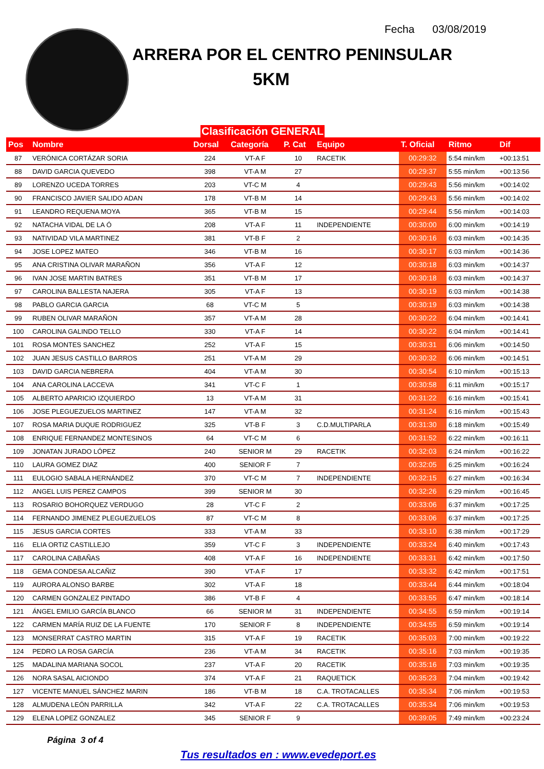Fecha 03/08/2019
ARRERA POR EL CENTRO PENINSULAR
5KM
Clasificación GENERAL
| Pos | Nombre | Dorsal | Categoría | P. Cat | Equipo | T. Oficial | Ritmo | Dif |
| --- | --- | --- | --- | --- | --- | --- | --- | --- |
| 87 | VERÓNICA CORTÁZAR SORIA | 224 | VT-A F | 10 | RACETIK | 00:29:32 | 5:54 min/km | +00:13:51 |
| 88 | DAVID GARCIA QUEVEDO | 398 | VT-A M | 27 | | 00:29:37 | 5:55 min/km | +00:13:56 |
| 89 | LORENZO UCEDA TORRES | 203 | VT-C M | 4 | | 00:29:43 | 5:56 min/km | +00:14:02 |
| 90 | FRANCISCO JAVIER SALIDO ADAN | 178 | VT-B M | 14 | | 00:29:43 | 5:56 min/km | +00:14:02 |
| 91 | LEANDRO REQUENA MOYA | 365 | VT-B M | 15 | | 00:29:44 | 5:56 min/km | +00:14:03 |
| 92 | NATACHA VIDAL DE LA Ó | 208 | VT-A F | 11 | INDEPENDIENTE | 00:30:00 | 6:00 min/km | +00:14:19 |
| 93 | NATIVIDAD VILA MARTINEZ | 381 | VT-B F | 2 | | 00:30:16 | 6:03 min/km | +00:14:35 |
| 94 | JOSE LOPEZ MATEO | 346 | VT-B M | 16 | | 00:30:17 | 6:03 min/km | +00:14:36 |
| 95 | ANA CRISTINA OLIVAR MARAÑON | 356 | VT-A F | 12 | | 00:30:18 | 6:03 min/km | +00:14:37 |
| 96 | IVAN JOSE MARTIN BATRES | 351 | VT-B M | 17 | | 00:30:18 | 6:03 min/km | +00:14:37 |
| 97 | CAROLINA BALLESTA NAJERA | 305 | VT-A F | 13 | | 00:30:19 | 6:03 min/km | +00:14:38 |
| 98 | PABLO GARCIA GARCIA | 68 | VT-C M | 5 | | 00:30:19 | 6:03 min/km | +00:14:38 |
| 99 | RUBEN OLIVAR MARAÑON | 357 | VT-A M | 28 | | 00:30:22 | 6:04 min/km | +00:14:41 |
| 100 | CAROLINA GALINDO TELLO | 330 | VT-A F | 14 | | 00:30:22 | 6:04 min/km | +00:14:41 |
| 101 | ROSA MONTES SANCHEZ | 252 | VT-A F | 15 | | 00:30:31 | 6:06 min/km | +00:14:50 |
| 102 | JUAN JESUS CASTILLO BARROS | 251 | VT-A M | 29 | | 00:30:32 | 6:06 min/km | +00:14:51 |
| 103 | DAVID GARCIA NEBRERA | 404 | VT-A M | 30 | | 00:30:54 | 6:10 min/km | +00:15:13 |
| 104 | ANA CAROLINA LACCEVA | 341 | VT-C F | 1 | | 00:30:58 | 6:11 min/km | +00:15:17 |
| 105 | ALBERTO APARICIO IZQUIERDO | 13 | VT-A M | 31 | | 00:31:22 | 6:16 min/km | +00:15:41 |
| 106 | JOSE PLEGUEZUELOS MARTINEZ | 147 | VT-A M | 32 | | 00:31:24 | 6:16 min/km | +00:15:43 |
| 107 | ROSA MARIA DUQUE RODRIGUEZ | 325 | VT-B F | 3 | C.D.MULTIPARLA | 00:31:30 | 6:18 min/km | +00:15:49 |
| 108 | ENRIQUE FERNANDEZ MONTESINOS | 64 | VT-C M | 6 | | 00:31:52 | 6:22 min/km | +00:16:11 |
| 109 | JONATAN JURADO LÓPEZ | 240 | SENIOR M | 29 | RACETIK | 00:32:03 | 6:24 min/km | +00:16:22 |
| 110 | LAURA GOMEZ DIAZ | 400 | SENIOR F | 7 | | 00:32:05 | 6:25 min/km | +00:16:24 |
| 111 | EULOGIO SABALA HERNÁNDEZ | 370 | VT-C M | 7 | INDEPENDIENTE | 00:32:15 | 6:27 min/km | +00:16:34 |
| 112 | ANGEL LUIS PEREZ CAMPOS | 399 | SENIOR M | 30 | | 00:32:26 | 6:29 min/km | +00:16:45 |
| 113 | ROSARIO BOHORQUEZ VERDUGO | 28 | VT-C F | 2 | | 00:33:06 | 6:37 min/km | +00:17:25 |
| 114 | FERNANDO JIMENEZ PLEGUEZUELOS | 87 | VT-C M | 8 | | 00:33:06 | 6:37 min/km | +00:17:25 |
| 115 | JESUS GARCIA CORTES | 333 | VT-A M | 33 | | 00:33:10 | 6:38 min/km | +00:17:29 |
| 116 | ELIA ORTIZ CASTILLEJO | 359 | VT-C F | 3 | INDEPENDIENTE | 00:33:24 | 6:40 min/km | +00:17:43 |
| 117 | CAROLINA CABAÑAS | 408 | VT-A F | 16 | INDEPENDIENTE | 00:33:31 | 6:42 min/km | +00:17:50 |
| 118 | GEMA CONDESA ALCAÑIZ | 390 | VT-A F | 17 | | 00:33:32 | 6:42 min/km | +00:17:51 |
| 119 | AURORA ALONSO BARBE | 302 | VT-A F | 18 | | 00:33:44 | 6:44 min/km | +00:18:04 |
| 120 | CARMEN GONZALEZ PINTADO | 386 | VT-B F | 4 | | 00:33:55 | 6:47 min/km | +00:18:14 |
| 121 | ÁNGEL EMILIO GARCÍA BLANCO | 66 | SENIOR M | 31 | INDEPENDIENTE | 00:34:55 | 6:59 min/km | +00:19:14 |
| 122 | CARMEN MARÍA RUIZ DE LA FUENTE | 170 | SENIOR F | 8 | INDEPENDIENTE | 00:34:55 | 6:59 min/km | +00:19:14 |
| 123 | MONSERRAT CASTRO MARTIN | 315 | VT-A F | 19 | RACETIK | 00:35:03 | 7:00 min/km | +00:19:22 |
| 124 | PEDRO LA ROSA GARCÍA | 236 | VT-A M | 34 | RACETIK | 00:35:16 | 7:03 min/km | +00:19:35 |
| 125 | MADALINA MARIANA SOCOL | 237 | VT-A F | 20 | RACETIK | 00:35:16 | 7:03 min/km | +00:19:35 |
| 126 | NORA SASAL AICIONDO | 374 | VT-A F | 21 | RAQUETICK | 00:35:23 | 7:04 min/km | +00:19:42 |
| 127 | VICENTE MANUEL SÁNCHEZ MARIN | 186 | VT-B M | 18 | C.A. TROTACALLES | 00:35:34 | 7:06 min/km | +00:19:53 |
| 128 | ALMUDENA LEÓN PARRILLA | 342 | VT-A F | 22 | C.A. TROTACALLES | 00:35:34 | 7:06 min/km | +00:19:53 |
| 129 | ELENA LOPEZ GONZALEZ | 345 | SENIOR F | 9 | | 00:39:05 | 7:49 min/km | +00:23:24 |
Página 3 of 4
Tus resultados en : www.evedeport.es